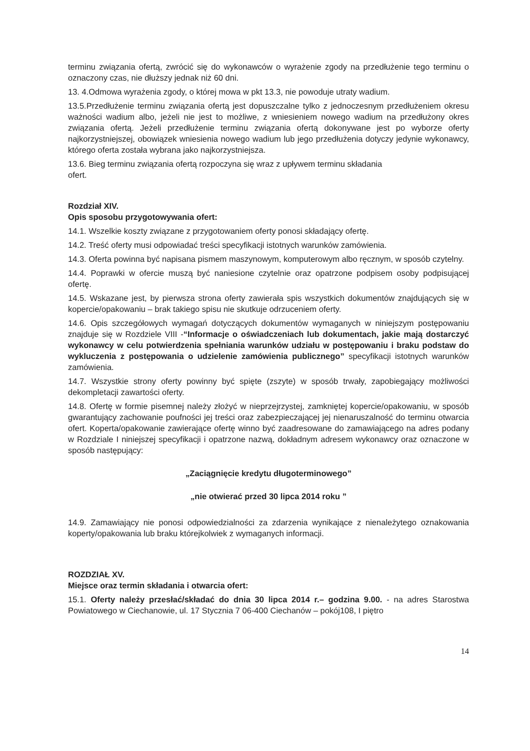terminu związania ofertą, zwrócić się do wykonawców o wyrażenie zgody na przedłużenie tego terminu o oznaczony czas, nie dłuższy jednak niż 60 dni.
13. 4.Odmowa wyrażenia zgody, o której mowa w pkt 13.3, nie powoduje utraty wadium.
13.5.Przedłużenie terminu związania ofertą jest dopuszczalne tylko z jednoczesnym przedłużeniem okresu ważności wadium albo, jeżeli nie jest to możliwe, z wniesieniem nowego wadium na przedłużony okres związania ofertą. Jeżeli przedłużenie terminu związania ofertą dokonywane jest po wyborze oferty najkorzystniejszej, obowiązek wniesienia nowego wadium lub jego przedłużenia dotyczy jedynie wykonawcy, którego oferta została wybrana jako najkorzystniejsza.
13.6. Bieg terminu związania ofertą rozpoczyna się wraz z upływem terminu składania
ofert.
Rozdział XIV.
Opis sposobu przygotowywania ofert:
14.1. Wszelkie koszty związane z przygotowaniem oferty ponosi składający ofertę.
14.2. Treść oferty musi odpowiadać treści specyfikacji istotnych warunków zamówienia.
14.3. Oferta powinna być napisana pismem maszynowym, komputerowym albo ręcznym, w sposób czytelny.
14.4. Poprawki w ofercie muszą być naniesione czytelnie oraz opatrzone podpisem osoby podpisującej ofertę.
14.5. Wskazane jest, by pierwsza strona oferty zawierała spis wszystkich dokumentów znajdujących się w kopercie/opakowaniu – brak takiego spisu nie skutkuje odrzuceniem oferty.
14.6. Opis szczegółowych wymagań dotyczących dokumentów wymaganych w niniejszym postępowaniu znajduje się w Rozdziele VIII -“Informacje o oświadczeniach lub dokumentach, jakie mają dostarczyć wykonawcy w celu potwierdzenia spełniania warunków udziału w postępowaniu i braku podstaw do wykluczenia z postępowania o udzielenie zamówienia publicznego” specyfikacji istotnych warunków zamówienia.
14.7. Wszystkie strony oferty powinny być spięte (zszyte) w sposób trwały, zapobiegający możliwości dekompletacji zawartości oferty.
14.8. Ofertę w formie pisemnej należy złożyć w nieprzejrzystej, zamkniętej kopercie/opakowaniu, w sposób gwarantujący zachowanie poufności jej treści oraz zabezpieczającej jej nienaruszalność do terminu otwarcia ofert. Koperta/opakowanie zawierające ofertę winno być zaadresowane do zamawiającego na adres podany w Rozdziale I niniejszej specyfikacji i opatrzone nazwą, dokładnym adresem wykonawcy oraz oznaczone w sposób następujący:
„Zaciągnięcie kredytu długoterminowego”
„nie otwierać przed 30 lipca 2014 roku ”
14.9. Zamawiający nie ponosi odpowiedzialności za zdarzenia wynikające z nienależytego oznakowania koperty/opakowania lub braku którejkolwiek z wymaganych informacji.
ROZDZIAŁ XV.
Miejsce oraz termin składania i otwarcia ofert:
15.1. Oferty należy przesłać/składać do dnia 30 lipca 2014 r.– godzina 9.00. - na adres Starostwa Powiatowego w Ciechanowie, ul. 17 Stycznia 7 06-400 Ciechanów – pokój108, I piętro
14